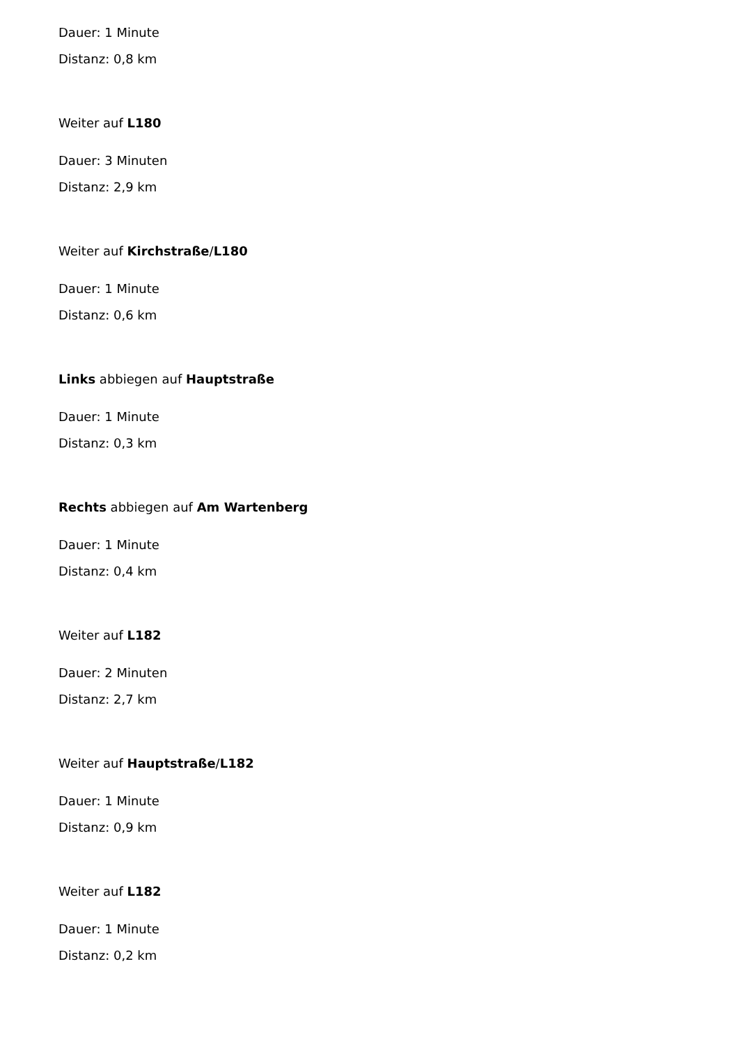Dauer: 1 Minute
Distanz: 0,8 km
Weiter auf L180
Dauer: 3 Minuten
Distanz: 2,9 km
Weiter auf Kirchstraße/L180
Dauer: 1 Minute
Distanz: 0,6 km
Links abbiegen auf Hauptstraße
Dauer: 1 Minute
Distanz: 0,3 km
Rechts abbiegen auf Am Wartenberg
Dauer: 1 Minute
Distanz: 0,4 km
Weiter auf L182
Dauer: 2 Minuten
Distanz: 2,7 km
Weiter auf Hauptstraße/L182
Dauer: 1 Minute
Distanz: 0,9 km
Weiter auf L182
Dauer: 1 Minute
Distanz: 0,2 km